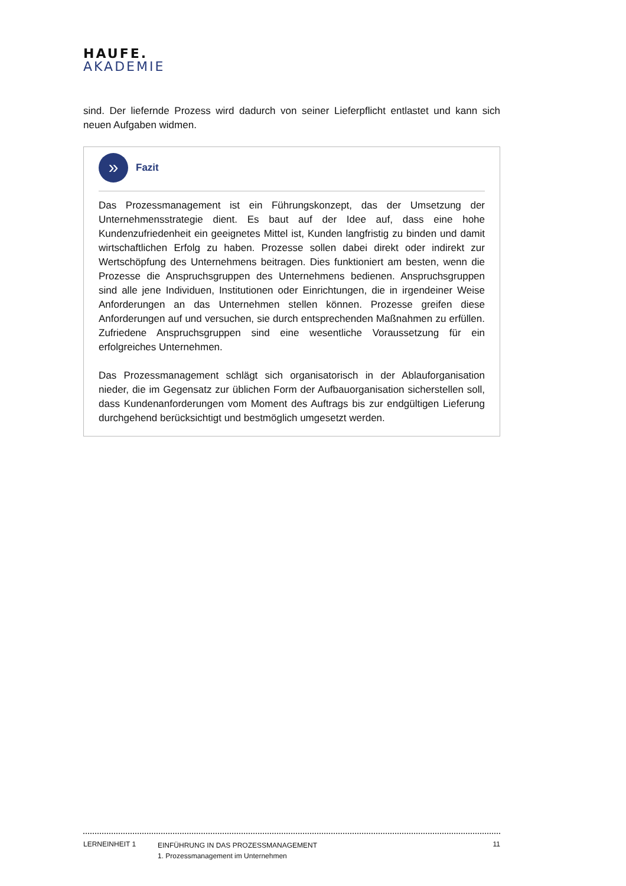HAUFE.
AKADEMIE
sind. Der liefernde Prozess wird dadurch von seiner Lieferpflicht entlastet und kann sich neuen Aufgaben widmen.
»
Fazit
Das Prozessmanagement ist ein Führungskonzept, das der Umsetzung der Unternehmensstrategie dient. Es baut auf der Idee auf, dass eine hohe Kundenzufriedenheit ein geeignetes Mittel ist, Kunden langfristig zu binden und damit wirtschaftlichen Erfolg zu haben. Prozesse sollen dabei direkt oder indirekt zur Wertschöpfung des Unternehmens beitragen. Dies funktioniert am besten, wenn die Prozesse die Anspruchsgruppen des Unternehmens bedienen. Anspruchsgruppen sind alle jene Individuen, Institutionen oder Einrichtungen, die in irgendeiner Weise Anforderungen an das Unternehmen stellen können. Prozesse greifen diese Anforderungen auf und versuchen, sie durch entsprechenden Maßnahmen zu erfüllen. Zufriedene Anspruchsgruppen sind eine wesentliche Voraussetzung für ein erfolgreiches Unternehmen.
Das Prozessmanagement schlägt sich organisatorisch in der Ablauforganisation nieder, die im Gegensatz zur üblichen Form der Aufbauorganisation sicherstellen soll, dass Kundenanforderungen vom Moment des Auftrags bis zur endgültigen Lieferung durchgehend berücksichtigt und bestmöglich umgesetzt werden.
LERNEINHEIT 1
EINFÜHRUNG IN DAS PROZESSMANAGEMENT
1. Prozessmanagement im Unternehmen
11